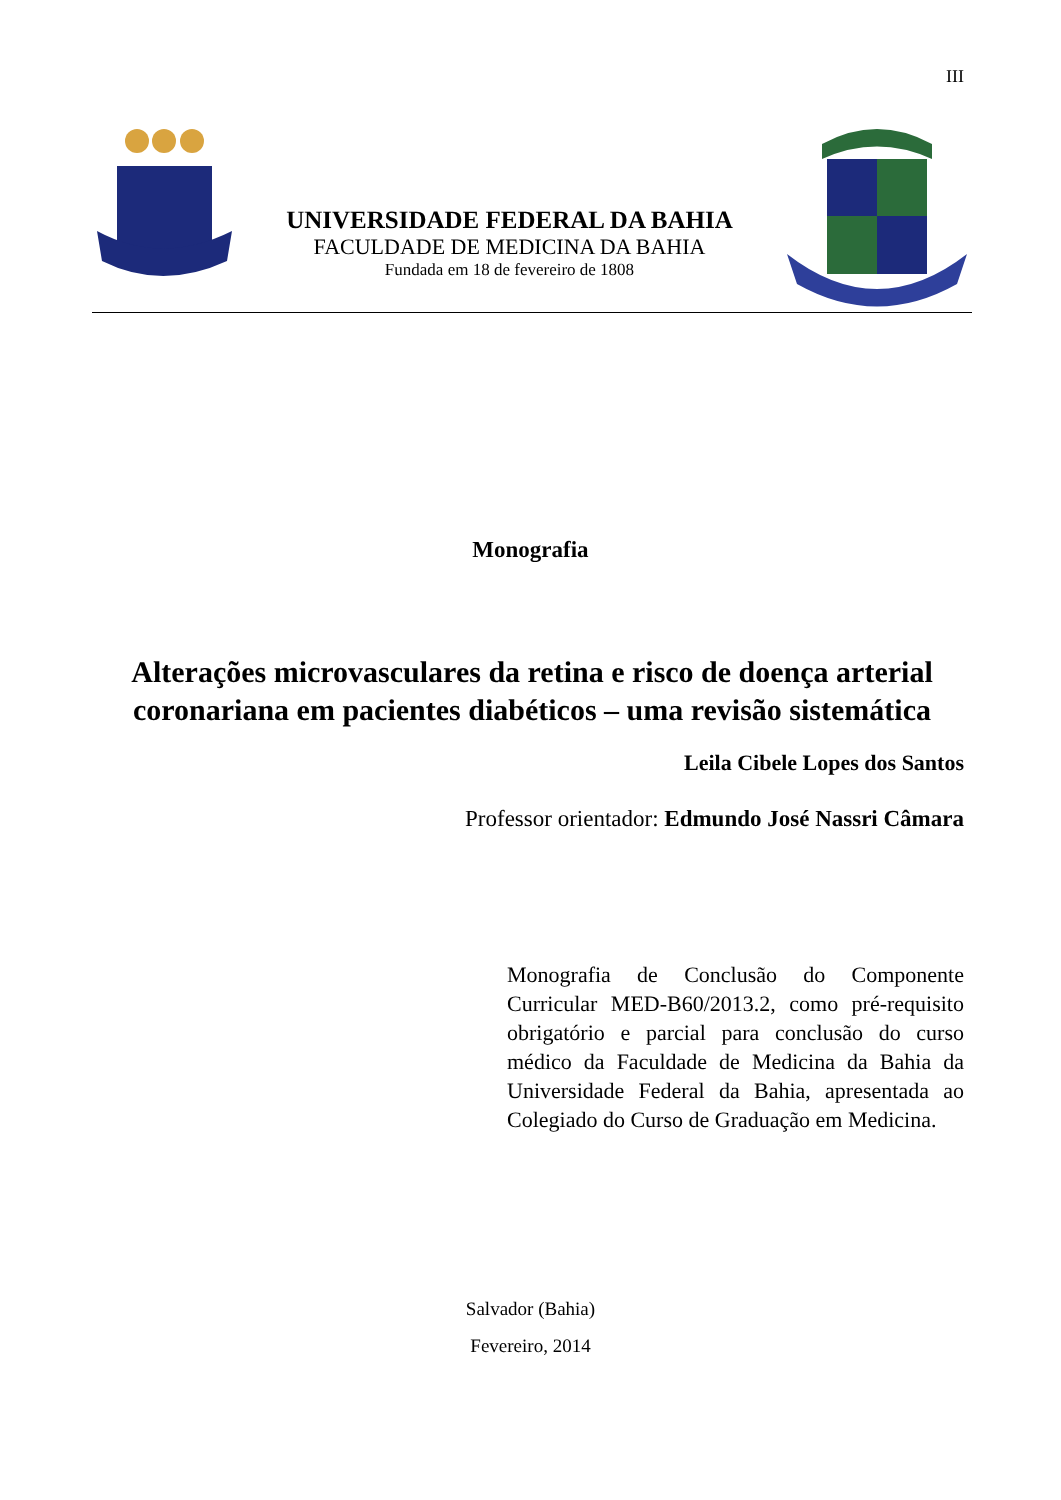III
UNIVERSIDADE FEDERAL DA BAHIA
FACULDADE DE MEDICINA DA BAHIA
Fundada em 18 de fevereiro de 1808
Monografia
Alterações microvasculares da retina e risco de doença arterial coronariana em pacientes diabéticos – uma revisão sistemática
Leila Cibele Lopes dos Santos
Professor orientador: Edmundo José Nassri Câmara
Monografia de Conclusão do Componente Curricular MED-B60/2013.2, como pré-requisito obrigatório e parcial para conclusão do curso médico da Faculdade de Medicina da Bahia da Universidade Federal da Bahia, apresentada ao Colegiado do Curso de Graduação em Medicina.
Salvador (Bahia)
Fevereiro, 2014